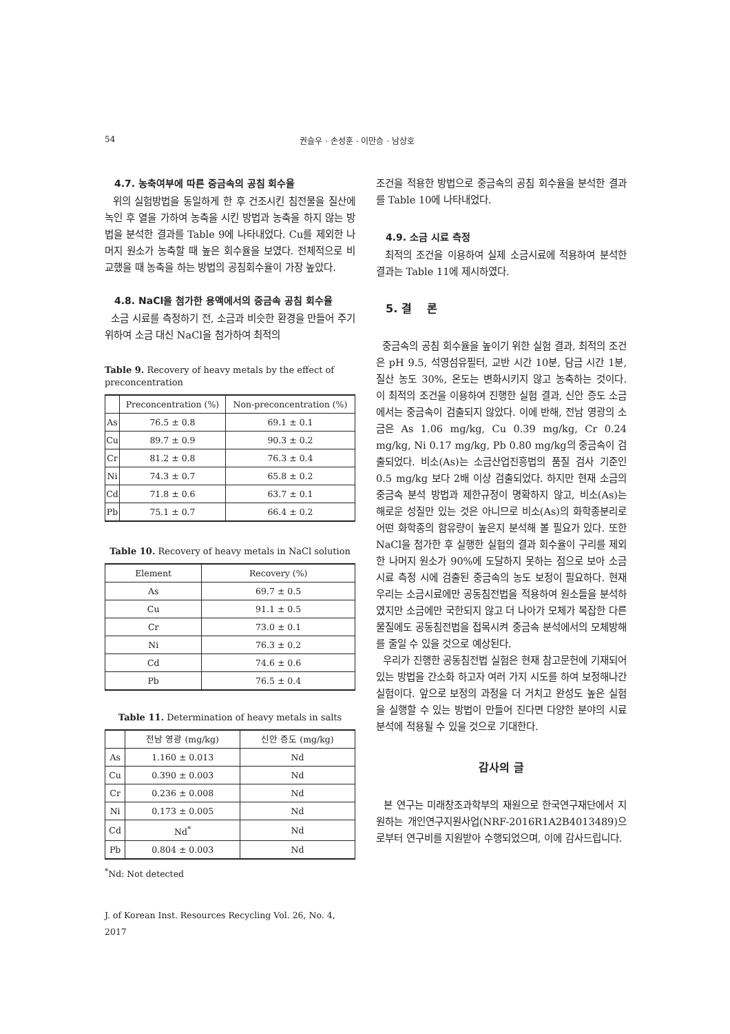54 권슬우 · 손성훈 · 이만승 · 남상호
4.7. 농축여부에 따른 중금속의 공침 회수율
위의 실험방법을 동일하게 한 후 건조시킨 침전물을 질산에 녹인 후 열을 가하여 농축을 시킨 방법과 농축을 하지 않는 방법을 분석한 결과를 Table 9에 나타내었다. Cu를 제외한 나머지 원소가 농축할 때 높은 회수율을 보였다. 전체적으로 비교했을 때 농축을 하는 방법의 공침회수율이 가장 높았다.
4.8. NaCl을 첨가한 용액에서의 중금속 공침 회수율
소금 시료를 측정하기 전, 소금과 비슷한 환경을 만들어 주기 위하여 소금 대신 NaCl을 첨가하여 최적의
Table 9. Recovery of heavy metals by the effect of preconcentration
| | Preconcentration (%) | Non-preconcentration (%) |
| --- | --- | --- |
| As | 76.5 ± 0.8 | 69.1 ± 0.1 |
| Cu | 89.7 ± 0.9 | 90.3 ± 0.2 |
| Cr | 81.2 ± 0.8 | 76.3 ± 0.4 |
| Ni | 74.3 ± 0.7 | 65.8 ± 0.2 |
| Cd | 71.8 ± 0.6 | 63.7 ± 0.1 |
| Pb | 75.1 ± 0.7 | 66.4 ± 0.2 |
Table 10. Recovery of heavy metals in NaCl solution
| Element | Recovery (%) |
| --- | --- |
| As | 69.7 ± 0.5 |
| Cu | 91.1 ± 0.5 |
| Cr | 73.0 ± 0.1 |
| Ni | 76.3 ± 0.2 |
| Cd | 74.6 ± 0.6 |
| Pb | 76.5 ± 0.4 |
Table 11. Determination of heavy metals in salts
| | 전남 영광 (mg/kg) | 신안 증도 (mg/kg) |
| --- | --- | --- |
| As | 1.160 ± 0.013 | Nd |
| Cu | 0.390 ± 0.003 | Nd |
| Cr | 0.236 ± 0.008 | Nd |
| Ni | 0.173 ± 0.005 | Nd |
| Cd | Nd<sup>*</sup> | Nd |
| Pb | 0.804 ± 0.003 | Nd |
<sup>*</sup> Nd: Not detected
J. of Korean Inst. Resources Recycling Vol. 26, No. 4, 2017
조건을 적용한 방법으로 중금속의 공침 회수율을 분석한 결과를 Table 10에 나타내었다.
4.9. 소금 시료 측정
최적의 조건을 이용하여 실제 소금시료에 적용하여 분석한 결과는 Table 11에 제시하였다.
5. 결 론
중금속의 공침 회수율을 높이기 위한 실험 결과, 최적의 조건은 pH 9.5, 석영섬유필터, 교반 시간 10분, 담금 시간 1분, 질산 농도 30%, 온도는 변화시키지 않고 농축하는 것이다. 이 최적의 조건을 이용하여 진행한 실험 결과, 신안 증도 소금에서는 중금속이 검출되지 않았다. 이에 반해, 전남 영광의 소금은 As 1.06 mg/kg, Cu 0.39 mg/kg, Cr 0.24 mg/kg, Ni 0.17 mg/kg, Pb 0.80 mg/kg의 중금속이 검출되었다. 비소(As)는 소금산업진흥법의 품질 검사 기준인 0.5 mg/kg 보다 2배 이상 검출되었다. 하지만 현재 소금의 중금속 분석 방법과 제한규정이 명확하지 않고, 비소(As)는 해로운 성질만 있는 것은 아니므로 비소(As)의 화학종분리로 어떤 화학종의 함유량이 높은지 분석해 볼 필요가 있다. 또한 NaCl을 첨가한 후 실행한 실험의 결과 회수율이 구리를 제외한 나머지 원소가 90%에 도달하지 못하는 점으로 보아 소금 시료 측정 시에 검출된 중금속의 농도 보정이 필요하다. 현재 우리는 소금시료에만 공동침전법을 적용하여 원소들을 분석하였지만 소금에만 국한되지 않고 더 나아가 모체가 복잡한 다른 물질에도 공동침전법을 접목시켜 중금속 분석에서의 모체방해를 줄일 수 있을 것으로 예상된다.
우리가 진행한 공동침전법 실험은 현재 참고문헌에 기재되어있는 방법을 간소화 하고자 여러 가지 시도를 하여 보정해나간 실험이다. 앞으로 보정의 과정을 더 거치고 완성도 높은 실험을 실행할 수 있는 방법이 만들어 진다면 다양한 분야의 시료 분석에 적용될 수 있을 것으로 기대한다.
감사의 글
본 연구는 미래창조과학부의 재원으로 한국연구재단에서 지원하는 개인연구지원사업(NRF-2016R1A2B4013489)으로부터 연구비를 지원받아 수행되었으며, 이에 감사드립니다.